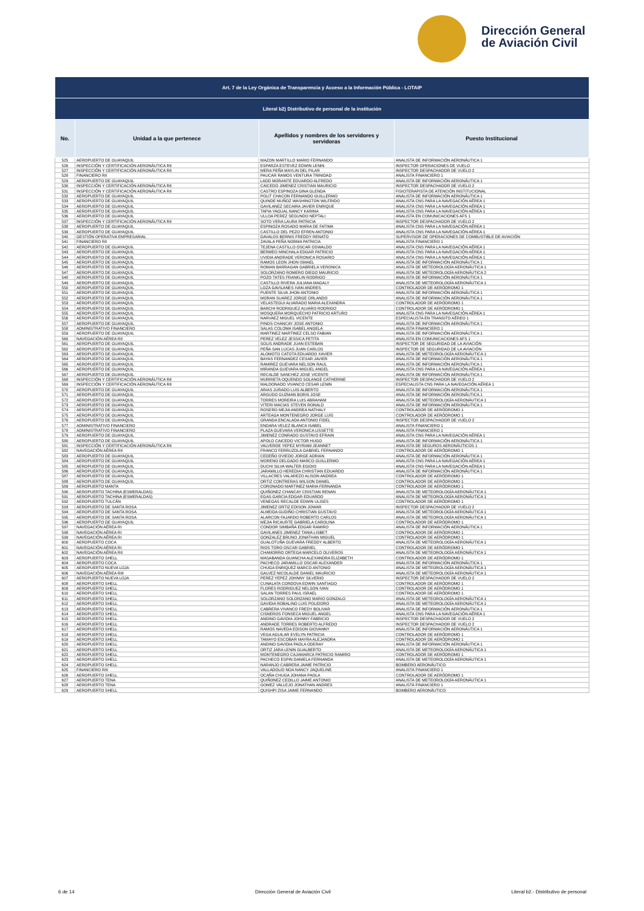Dirección General
de Aviación Civil
| Art. 7 de la Ley Orgánica de Transparencia y Acceso a la Información Pública - LOTAIP | | | |
| --- | --- | --- | --- |
| Literal b2) Distributivo de personal de la institución | | | |
| No. | Unidad a la que pertenece | Apellidos y nombres de los servidores y servidoras | Puesto Institucional |
| 525 | AEROPUERTO DE GUAYAQUIL | MAZON MARTILLO MARIO FERNANDO | ANALISTA DE INFORMACIÓN AERONÁUTICA 1 |
| 526 | INSPECCIÓN Y CERTIFICACIÓN AERONÁUTICA RII | ESPARZA ESTEVEZ EDWIN LENIN | INSPECTOR OPERACIONES DE VUELO |
| 527 | INSPECCIÓN Y CERTIFICACIÓN AERONÁUTICA RII | MERA PEÑA MAYLIN DEL PILAR | INSPECTOR DESPACHADOR DE VUELO 2 |
| 528 | FINANCIERO RII | PAUCAR RAMOS VENTURA TRINIDAD | ANALISTA FINANCIERO 1 |
| 529 | AEROPUERTO DE GUAYAQUIL | LADD MORANTE EDUARDO ALFREDO | ANALISTA DE INFORMACIÓN AERONÁUTICA 1 |
| 530 | INSPECCIÓN Y CERTIFICACIÓN AERONÁUTICA RII | CAICEDO JIMENEZ CRISTIAN MAURICIO | INSPECTOR DESPACHADOR DE VUELO 2 |
| 531 | INSPECCIÓN Y CERTIFICACIÓN AERONÁUTICA RII | CASTRO ESPINOZA GINA GLENDA | FISIOTERAPISTA DE ATENCIÓN INSTITUCIONAL |
| 532 | AEROPUERTO DE GUAYAQUIL | POLIT CHACON FERNANDO GUILLERMO | ANALISTA DE INFORMACIÓN AERONÁUTICA 1 |
| 533 | AEROPUERTO DE GUAYAQUIL | QUINDE MUÑOZ WASHINGTON WILFRIDO | ANALISTA CNS PARA LA NAVEGACIÓN AÉREA 1 |
| 534 | AEROPUERTO DE GUAYAQUIL | GAVILANEZ SECAIRA JAVIER ENRIQUE | ANALISTA CNS PARA LA NAVEGACIÓN AÉREA 1 |
| 535 | AEROPUERTO DE GUAYAQUIL | TAPIA YAGUAL NANCY KARINA | ANALISTA CNS PARA LA NAVEGACIÓN AÉREA 1 |
| 536 | AEROPUERTO DE GUAYAQUIL | ULLOA PEREZ SEGUNDO NEPTALI | ANALISTA EN COMUNICACIONES AFS 1 |
| 537 | INSPECCIÓN Y CERTIFICACIÓN AERONÁUTICA RII | SOTO VERA LAURA PATRICIA | INSPECTOR DESPACHADOR DE VUELO 2 |
| 538 | AEROPUERTO DE GUAYAQUIL | ESPINOZA ROSADO MARIA DE FATIMA | ANALISTA CNS PARA LA NAVEGACIÓN AÉREA 1 |
| 539 | AEROPUERTO DE GUAYAQUIL | CASTILLO DEL PEZO EFREN ANTONIO | ANALISTA CNS PARA LA NAVEGACIÓN AÉREA 1 |
| 540 | GESTIÓN OPERATIVA EMPRESARIAL | DAVALOS BERNIS FREDDY RENATO | SUPERVISOR DE OPERACIONES DE COMBUSTIBLE DE AVIACIÓN |
| 541 | FINANCIERO RII | ZAVALA PEÑA NORMA PATRICIA | ANALISTA FINANCIERO 1 |
| 542 | AEROPUERTO DE GUAYAQUIL | TEJENA CASTILLO OSCAR OSWALDO | ANALISTA CNS PARA LA NAVEGACIÓN AÉREA 1 |
| 543 | AEROPUERTO DE GUAYAQUIL | BERMEO MINCHALA EDGAR PATRICIO | ANALISTA CNS PARA LA NAVEGACIÓN AÉREA 1 |
| 544 | AEROPUERTO DE GUAYAQUIL | UVIDIA ANDRADE VERONICA ROSARIO | ANALISTA CNS PARA LA NAVEGACIÓN AÉREA 1 |
| 545 | AEROPUERTO DE GUAYAQUIL | RAMOS LEON JHON ISMAEL | ANALISTA DE INFORMACIÓN AERONÁUTICA 1 |
| 546 | AEROPUERTO DE GUAYAQUIL | ROMAN BARRAGAN GABRIELA VERONICA | ANALISTA DE METEOROLOGÍA AERONÁUTICA 1 |
| 547 | AEROPUERTO DE GUAYAQUIL | SOLORZANO ROMERO DIEGO MAURICIO | ANALISTA DE METEOROLOGÍA AERONÁUTICA 2 |
| 548 | AEROPUERTO DE GUAYAQUIL | POZO TATES FRANKLIN RODRIGO | ANALISTA DE INFORMACIÓN AERONÁUTICA 1 |
| 549 | AEROPUERTO DE GUAYAQUIL | CASTILLO RIVERA JULIANA MAGALY | ANALISTA DE METEOROLOGÍA AERONÁUTICA 1 |
| 550 | AEROPUERTO DE GUAYAQUIL | LOZA GAVILANES IVAN ANDRES | CONTROLADOR DE AERÓDROMO 1 |
| 551 | AEROPUERTO DE GUAYAQUIL | PUENTE SILVA JHON ANTONIO | ANALISTA DE INFORMACIÓN AERONÁUTICA 1 |
| 552 | AEROPUERTO DE GUAYAQUIL | MORAN SUAREZ JORGE ORLANDO | ANALISTA DE INFORMACIÓN AERONÁUTICA 1 |
| 553 | AEROPUERTO DE GUAYAQUIL | VELASTEGUI ALVARADO MARIA ALEXANDRA | CONTROLADOR DE AERÓDROMO 1 |
| 554 | AEROPUERTO DE GUAYAQUIL | BARCHI RODRIGUEZ ALVARO RODRIGO | CONTROLADOR DE AERÓDROMO 1 |
| 555 | AEROPUERTO DE GUAYAQUIL | MOSQUERA MORQUECHO PATRICIO ARTURO | ANALISTA CNS PARA LA NAVEGACIÓN AÉREA 1 |
| 556 | AEROPUERTO DE GUAYAQUIL | NARVAEZ MIGUEL VICENTE | ESPECIALISTA EN TRANSITO AÉREO 1 |
| 557 | AEROPUERTO DE GUAYAQUIL | PINOS CHANCAY JOSE ANTONIO | ANALISTA DE INFORMACIÓN AERONÁUTICA 1 |
| 558 | ADMINISTRATIVO FINANCIERO | SALAS COLOMA ISABEL ANGELA | ANALISTA FINANCIERO 1 |
| 559 | AEROPUERTO DE GUAYAQUIL | MARTINEZ MARTINEZ CELSO FABIAN | ANALISTA DE INFORMACIÓN AERONÁUTICA 1 |
| 560 | NAVEGACIÓN AÉREA RII | PEREZ VELEZ JESSICA PETITA | ANALISTA EN COMUNICACIONES AFS 1 |
| 561 | AEROPUERTO DE GUAYAQUIL | SOLIS ANDRADE JUAN ESTEBAN | INSPECTOR DE SEGURIDAD DE LA AVIACIÓN |
| 562 | AEROPUERTO DE GUAYAQUIL | PEÑA SAN LUCAS JUAN CARLOS | INSPECTOR DE SEGURIDAD DE LA AVIACIÓN |
| 563 | AEROPUERTO DE GUAYAQUIL | ALOMOTO CATOTA EDUARDO XAVIER | ANALISTA DE METEOROLOGÍA AERONÁUTICA 1 |
| 564 | AEROPUERTO DE GUAYAQUIL | BAYAS FERNANDEZ CESAR JAVIER | ANALISTA DE INFORMACIÓN AERONÁUTICA 1 |
| 565 | AEROPUERTO DE GUAYAQUIL | RAMIREZ GUEVARA NELSON RAUL | ANALISTA DE INFORMACIÓN AERONÁUTICA 1 |
| 566 | AEROPUERTO DE GUAYAQUIL | MIRANDA GUEVARA MIGUEL ANGEL | ANALISTA CNS PARA LA NAVEGACIÓN AÉREA 1 |
| 567 | AEROPUERTO DE GUAYAQUIL | RECALDE SANCHEZ JOSE VICENTE | ANALISTA DE INFORMACIÓN AERONÁUTICA 1 |
| 568 | INSPECCIÓN Y CERTIFICACIÓN AERONÁUTICA RII | MURRIETA OQUENDO SOLANGE CATHERINE | INSPECTOR DESPACHADOR DE VUELO 2 |
| 569 | INSPECCIÓN Y CERTIFICACIÓN AERONÁUTICA RII | MALDONADO VIVANCO CESAR LENIN | ESPECIALISTA CNS PARA LA NAVEGACIÓN AÉREA 1 |
| 570 | AEROPUERTO DE GUAYAQUIL | ARIAS JURADO LUIS ALBERTO | ANALISTA DE INFORMACIÓN AERONÁUTICA 1 |
| 571 | AEROPUERTO DE GUAYAQUIL | ARGUDO GUZMAN BORIS JOSE | ANALISTA DE INFORMACIÓN AERONÁUTICA 1 |
| 572 | AEROPUERTO DE GUAYAQUIL | TORRES MOREIRA LUIS ABRAHAM | ANALISTA DE METEOROLOGÍA AERONÁUTICA 1 |
| 573 | AEROPUERTO DE GUAYAQUIL | VITERI MACIAS STEVEN RONALD | ANALISTA DE INFORMACIÓN AERONÁUTICA 1 |
| 574 | AEROPUERTO DE GUAYAQUIL | ROSERO MEJIA ANDREA NATHALY | CONTROLADOR DE AERÓDROMO 1 |
| 575 | AEROPUERTO DE GUAYAQUIL | ARTEAGA MONTENEGRO JORGE LUIS | CONTROLADOR DE AERÓDROMO 1 |
| 576 | AEROPUERTO DE GUAYAQUIL | GRANDA ENCALADA ANTONIO FIDEL | INSPECTOR DESPACHADOR DE VUELO 2 |
| 577 | ADMINISTRATIVO FINANCIERO | ENDARA VELEZ BLANCA ISABEL | ANALISTA FINANCIERO 1 |
| 578 | ADMINISTRATIVO FINANCIERO | PLAZA GUEVARA VERONICA LISSETTE | ANALISTA FINANCIERO 1 |
| 579 | AEROPUERTO DE GUAYAQUIL | JIMENEZ CONRADO GUSTAVO EFRAIN | ANALISTA CNS PARA LA NAVEGACIÓN AÉREA 1 |
| 580 | AEROPUERTO DE GUAYAQUIL | APOLO CAICEDO VICTOR HUGO | ANALISTA DE INFORMACIÓN AERONÁUTICA 1 |
| 581 | INSPECCIÓN Y CERTIFICACIÓN AERONÁUTICA RII | VALVERDE YEPEZ MYRIAM JEANNET | ANALISTA DE SEGUROS AERONÁUTICOS 1 |
| 582 | NAVEGACIÓN AÉREA RII | FRANCO FERRUZOLA GABRIEL FERNANDO | CONTROLADOR DE AERÓDROMO 1 |
| 583 | AEROPUERTO DE GUAYAQUIL | CEDEÑO OVIEDO JORGE ADRIAN | ANALISTA DE INFORMACIÓN AERONÁUTICA 1 |
| 584 | AEROPUERTO DE GUAYAQUIL | MORENO DELGADO MARCO GUILLERMO | ANALISTA CNS PARA LA NAVEGACIÓN AÉREA 1 |
| 585 | AEROPUERTO DE GUAYAQUIL | DUCHI SILVA WALTER EGIDIO | ANALISTA CNS PARA LA NAVEGACIÓN AÉREA 1 |
| 586 | AEROPUERTO DE GUAYAQUIL | JARAMILLO HEREDIA CHRISTIAN EDUARDO | ANALISTA DE INFORMACIÓN AERONÁUTICA 1 |
| 587 | AEROPUERTO DE GUAYAQUIL | VILLACRES VALAREZO ALISON ANDREA | CONTROLADOR DE AERÓDROMO 1 |
| 588 | AEROPUERTO DE GUAYAQUIL | ORTIZ CONTRERAS WILSON DANIEL | CONTROLADOR DE AERÓDROMO 1 |
| 589 | AEROPUERTO MANTA | CORONADO MARTINEZ MARIA FERNANDA | CONTROLADOR DE AERÓDROMO 1 |
| 590 | AEROPUERTO TACHINA (ESMERALDAS) | QUIÑONEZ CHANCAY CRISTIAN RENAN | ANALISTA DE METEOROLOGÍA AERONÁUTICA 1 |
| 591 | AEROPUERTO TACHINA (ESMERALDAS) | EGAS GARCIA EDGAR EDUARDO | ANALISTA DE METEOROLOGÍA AERONÁUTICA 1 |
| 592 | AEROPUERTO TULCÁN | VENEGAS RECALDE EDWIN ULISES | CONTROLADOR DE AERÓDROMO 1 |
| 593 | AEROPUERTO DE SANTA ROSA | JIMENEZ ORTIZ EDISON JOWAR | INSPECTOR DESPACHADOR DE VUELO 2 |
| 594 | AEROPUERTO DE SANTA ROSA | ALMEIDA GUDIÑO CHRISTIAN GUSTAVO | ANALISTA DE METEOROLOGÍA AERONÁUTICA 1 |
| 595 | AEROPUERTO DE SANTA ROSA | ALARCON FAJARDO ROBERTO CARLOS | ANALISTA DE METEOROLOGÍA AERONÁUTICA 1 |
| 596 | AEROPUERTO DE GUAYAQUIL | MEJIA RICAURTE GABRIELA CAROLINA | CONTROLADOR DE AERÓDROMO 1 |
| 597 | NAVEGACIÓN AÉREA RI | CONDOR SIMBAÑA EDGAR RAMIRO | ANALISTA DE INFORMACIÓN AERONÁUTICA 1 |
| 598 | NAVEGACIÓN AÉREA RI | GAVILANES JIMENEZ TANIA LISBET | CONTROLADOR DE AERÓDROMO 1 |
| 599 | NAVEGACIÓN AÉREA RI | GONZALEZ BRUNO JONATHAN MIGUEL | CONTROLADOR DE AERÓDROMO 1 |
| 600 | AEROPUERTO COCA | GUALOTUÑA GUEVARA FREDDY ALBERTO | ANALISTA DE METEOROLOGÍA AERONÁUTICA 1 |
| 601 | NAVEGACIÓN AÉREA RI | RIOS TORO OSCAR GABRIEL | CONTROLADOR DE AERÓDROMO 1 |
| 602 | NAVEGACIÓN AÉREA RII | CHAMORRO ORTEGA MARCELO OLIVEROS | ANALISTA DE METEOROLOGÍA AERONÁUTICA 1 |
| 603 | AEROPUERTO SHELL | MASABANDA GUANCHA ALEXANDRA ELIZABETH | CONTROLADOR DE AERÓDROMO 1 |
| 604 | AEROPUERTO COCA | PACHECO JARAMILLO OSCAR ALEXANDER | ANALISTA DE INFORMACIÓN AERONÁUTICA 1 |
| 605 | AEROPUERTO NUEVA LOJA | CHUGA ENRIQUEZ MARCO ANTONIO | ANALISTA DE METEOROLOGÍA AERONÁUTICA 1 |
| 606 | NAVEGACIÓN AÉREA RIII | GALVEZ NICOLALDE DANIEL MAURICIO | ANALISTA DE METEOROLOGÍA AERONÁUTICA 1 |
| 607 | AEROPUERTO NUEVA LOJA | PEREZ YEPEZ JOHNNY SILVERIO | INSPECTOR DESPACHADOR DE VUELO 2 |
| 608 | AEROPUERTO SHELL | CUNALATA CORDOVA EDWIN SANTIAGO | CONTROLADOR DE AERÓDROMO 1 |
| 609 | AEROPUERTO SHELL | FLORES RODRIGUEZ NELSON IVAN | CONTROLADOR DE AERÓDROMO 1 |
| 610 | AEROPUERTO SHELL | SALAN TORRES PAUL ISRAEL | CONTROLADOR DE AERÓDROMO 1 |
| 611 | AEROPUERTO SHELL | SOLORZANO SOLORZANO MARIO GONZALO | ANALISTA DE METEOROLOGÍA AERONÁUTICA 1 |
| 612 | AEROPUERTO SHELL | GAVIDIA ROBALINO LUIS POLIDORO | ANALISTA DE METEOROLOGÍA AERONÁUTICA 1 |
| 613 | AEROPUERTO SHELL | CABRERA VIVANCO FREDY BOLIVAR | ANALISTA DE INFORMACIÓN AERONÁUTICA 1 |
| 614 | AEROPUERTO SHELL | CISNEROS FONSECA MIGUEL ANGEL | ANALISTA CNS PARA LA NAVEGACIÓN AÉREA 1 |
| 615 | AEROPUERTO SHELL | ANDINO GAVIDIA JOHNNY FABRICIO | INSPECTOR DESPACHADOR DE VUELO 2 |
| 616 | AEROPUERTO SHELL | ANDRADE TORRES ROBERTO ALFREDO | INSPECTOR DESPACHADOR DE VUELO 2 |
| 617 | AEROPUERTO SHELL | RAMOS NAVEDA EDISON GIOVANNY | ANALISTA DE INFORMACIÓN AERONÁUTICA 1 |
| 618 | AEROPUERTO SHELL | VEGA AGUILAR EVELYN PATRICIA | CONTROLADOR DE AERÓDROMO 1 |
| 619 | AEROPUERTO SHELL | TAMAYO ESCOBAR MAYRA ALEJANDRA | CONTROLADOR DE AERÓDROMO 1 |
| 620 | AEROPUERTO SHELL | ANDINO GAVIDIA PAOLA ODERAY | ANALISTA DE INFORMACIÓN AERONÁUTICA 1 |
| 621 | AEROPUERTO SHELL | ORTIZ JARA LENIN GUALBERTO | ANALISTA DE METEOROLOGÍA AERONÁUTICA 1 |
| 622 | AEROPUERTO SHELL | MONTENEGRO CAJAMARCA PATRICIO RAMIRO | CONTROLADOR DE AERÓDROMO 1 |
| 623 | AEROPUERTO SHELL | PACHECO ESPIN DANIELA FERNANDA | ANALISTA DE METEOROLOGÍA AERONÁUTICA 1 |
| 624 | AEROPUERTO SHELL | NARANJO CABRERA JAIME PATRICIO | BOMBERO AERONÁUTICO |
| 625 | FINANCIERO RIII | VALLADOLID NOA NANCY JAQUELINE | ANALISTA FINANCIERO 1 |
| 626 | AEROPUERTO SHELL | OCAÑA CHUGA JOHANA PAOLA | CONTROLADOR DE AERÓDROMO 1 |
| 627 | AEROPUERTO TENA | QUIÑONEZ CEDILLO JAIME ANTONIO | ANALISTA DE METEOROLOGÍA AERONÁUTICA 1 |
| 628 | AEROPUERTO TENA | GOMEZ VALLEJO JONATHAN ANDRES | ANALISTA FINANCIERO 1 |
| 629 | AEROPUERTO SHELL | QUISHPI ZISA JAIME FERNANDO | BOMBERO AERONÁUTICO |
6 de 14 Dirección General de Aviación Civil Literal b2.- Distributivo de personal